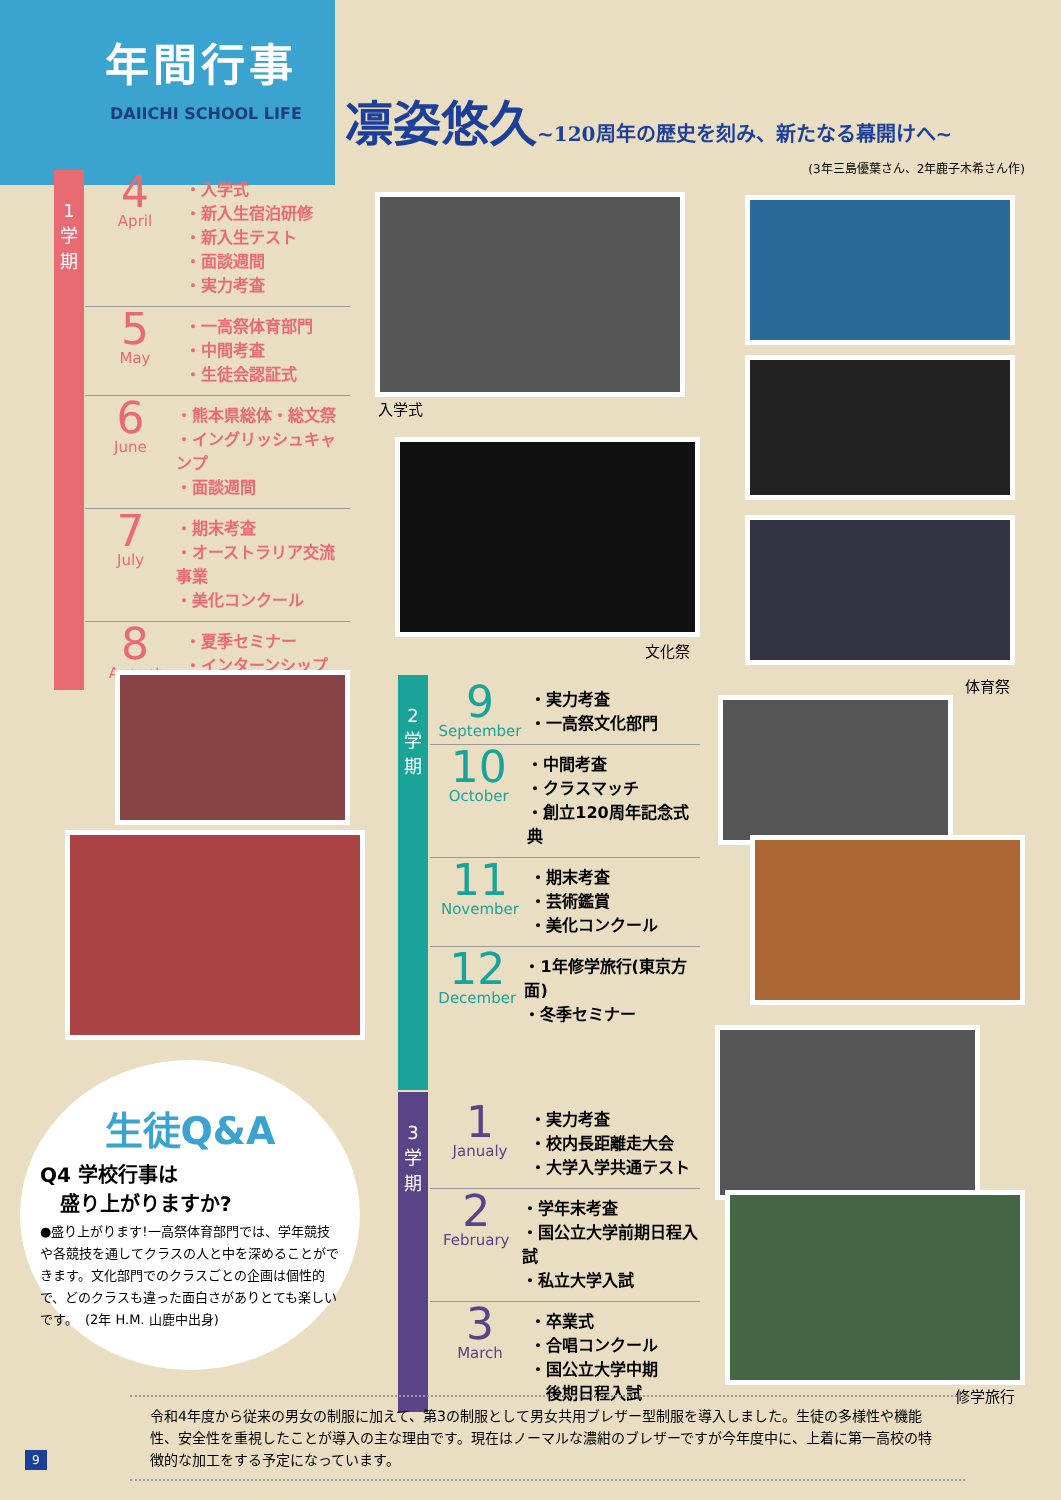年間行事
DAIICHI SCHOOL LIFE
凛姿悠久
~120周年の歴史を刻み、新たなる幕開けへ~
(3年三島優葉さん、2年鹿子木希さん作)
1
学
期
4
April
・入学式
・新入生宿泊研修
・新入生テスト
・面談週間
・実力考査
5
May
・一高祭体育部門
・中間考査
・生徒会認証式
6
June
・熊本県総体・総文祭
・イングリッシュキャンプ
・面談週間
7
July
・期末考査
・オーストラリア交流事業
・美化コンクール
8
August
・夏季セミナー
・インターンシップ
入学式
文化祭
体育祭
2
学
期
9
September
・実力考査
・一高祭文化部門
10
October
・中間考査
・クラスマッチ
・創立120周年記念式典
11
November
・期末考査
・芸術鑑賞
・美化コンクール
12
December
・1年修学旅行(東京方面)
・冬季セミナー
3
学
期
1
Janualy
・実力考査
・校内長距離走大会
・大学入学共通テスト
2
February
・学年末考査
・国公立大学前期日程入試
・私立大学入試
3
March
・卒業式
・合唱コンクール
・国公立大学中期
　後期日程入試
修学旅行
生徒Q&A
Q4 学校行事は
　盛り上がりますか?
●盛り上がります!一高祭体育部門では、学年競技や各競技を通してクラスの人と中を深めることができます。文化部門でのクラスごとの企画は個性的で、どのクラスも違った面白さがありとても楽しいです。　(2年 H.M. 山鹿中出身)
令和4年度から従来の男女の制服に加えて、第3の制服として男女共用ブレザー型制服を導入しました。生徒の多様性や機能性、安全性を重視したことが導入の主な理由です。現在はノーマルな濃紺のブレザーですが今年度中に、上着に第一高校の特徴的な加工をする予定になっています。
9